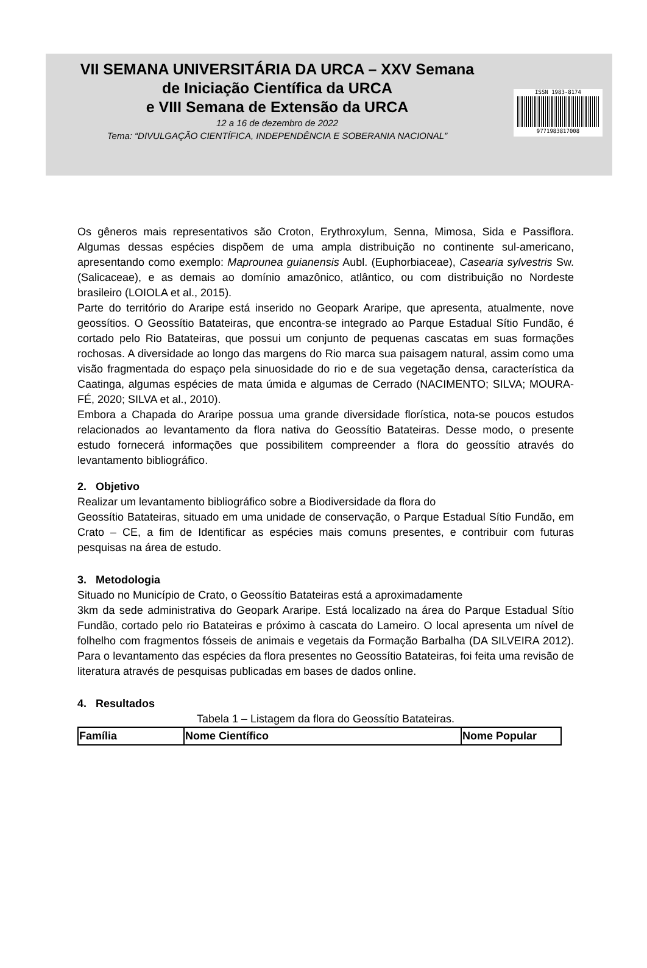VII SEMANA UNIVERSITÁRIA DA URCA – XXV Semana
de Iniciação Científica da URCA
e VIII Semana de Extensão da URCA
12 a 16 de dezembro de 2022
Tema: “DIVULGAÇÃO CIENTÍFICA, INDEPENDÊNCIA E SOBERANIA NACIONAL”
ISSN 1983-8174
9771983817008
Os gêneros mais representativos são Croton, Erythroxylum, Senna, Mimosa, Sida e Passiflora. Algumas dessas espécies dispõem de uma ampla distribuição no continente sul-americano, apresentando como exemplo: Maprounea guianensis Aubl. (Euphorbiaceae), Casearia sylvestris Sw. (Salicaceae), e as demais ao domínio amazônico, atlântico, ou com distribuição no Nordeste brasileiro (LOIOLA et al., 2015).
Parte do território do Araripe está inserido no Geopark Araripe, que apresenta, atualmente, nove geossítios. O Geossítio Batateiras, que encontra-se integrado ao Parque Estadual Sítio Fundão, é cortado pelo Rio Batateiras, que possui um conjunto de pequenas cascatas em suas formações rochosas. A diversidade ao longo das margens do Rio marca sua paisagem natural, assim como uma visão fragmentada do espaço pela sinuosidade do rio e de sua vegetação densa, característica da Caatinga, algumas espécies de mata úmida e algumas de Cerrado (NACIMENTO; SILVA; MOURA-FÉ, 2020; SILVA et al., 2010).
Embora a Chapada do Araripe possua uma grande diversidade florística, nota-se poucos estudos relacionados ao levantamento da flora nativa do Geossítio Batateiras. Desse modo, o presente estudo fornecerá informações que possibilitem compreender a flora do geossítio através do levantamento bibliográfico.
2. Objetivo
Realizar um levantamento bibliográfico sobre a Biodiversidade da flora do
Geossítio Batateiras, situado em uma unidade de conservação, o Parque Estadual Sítio Fundão, em Crato – CE, a fim de Identificar as espécies mais comuns presentes, e contribuir com futuras pesquisas na área de estudo.
3. Metodologia
Situado no Município de Crato, o Geossítio Batateiras está a aproximadamente
3km da sede administrativa do Geopark Araripe. Está localizado na área do Parque Estadual Sítio Fundão, cortado pelo rio Batateiras e próximo à cascata do Lameiro. O local apresenta um nível de folhelho com fragmentos fósseis de animais e vegetais da Formação Barbalha (DA SILVEIRA 2012). Para o levantamento das espécies da flora presentes no Geossítio Batateiras, foi feita uma revisão de literatura através de pesquisas publicadas em bases de dados online.
4. Resultados
Tabela 1 – Listagem da flora do Geossítio Batateiras.
| Família | Nome Científico | Nome Popular |
| --- | --- | --- |